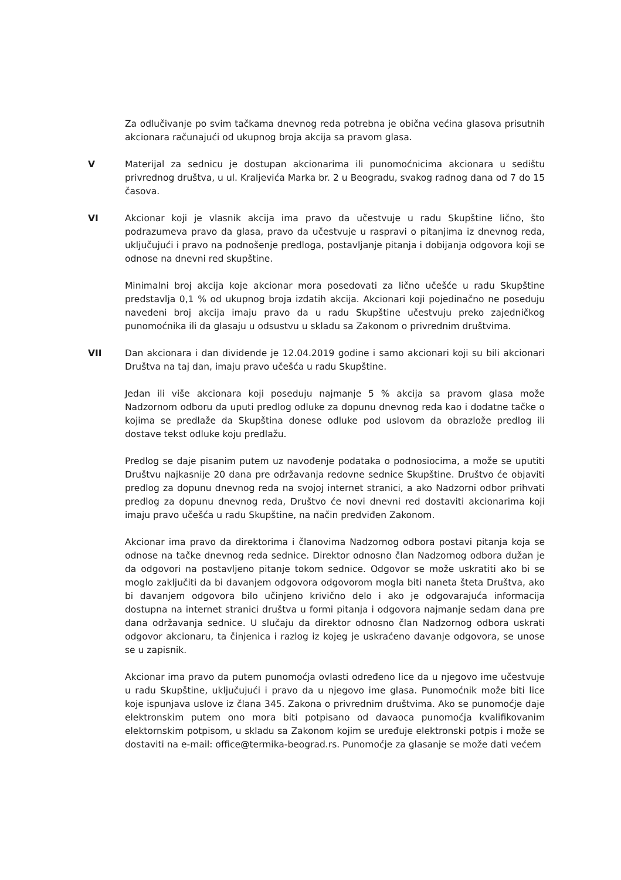Za odlučivanje po svim tačkama dnevnog reda potrebna je obična većina glasova prisutnih akcionara računajući od ukupnog broja akcija sa pravom glasa.
V Materijal za sednicu je dostupan akcionarima ili punomoćnicima akcionara u sedištu privrednog društva, u ul. Kraljevića Marka br. 2 u Beogradu, svakog radnog dana od 7 do 15 časova.
VI Akcionar koji je vlasnik akcija ima pravo da učestvuje u radu Skupštine lično, što podrazumeva pravo da glasa, pravo da učestvuje u raspravi o pitanjima iz dnevnog reda, uključujući i pravo na podnošenje predloga, postavljanje pitanja i dobijanja odgovora koji se odnose na dnevni red skupštine.
Minimalni broj akcija koje akcionar mora posedovati za lično učešće u radu Skupštine predstavlja 0,1 % od ukupnog broja izdatih akcija. Akcionari koji pojedinačno ne poseduju navedeni broj akcija imaju pravo da u radu Skupštine učestvuju preko zajedničkog punomoćnika ili da glasaju u odsustvu u skladu sa Zakonom o privrednim društvima.
VII Dan akcionara i dan dividende je 12.04.2019 godine i samo akcionari koji su bili akcionari Društva na taj dan, imaju pravo učešća u radu Skupštine.
Jedan ili više akcionara koji poseduju najmanje 5 % akcija sa pravom glasa može Nadzornom odboru da uputi predlog odluke za dopunu dnevnog reda kao i dodatne tačke o kojima se predlaže da Skupština donese odluke pod uslovom da obrazlože predlog ili dostave tekst odluke koju predlažu.
Predlog se daje pisanim putem uz navođenje podataka o podnosiocima, a može se uputiti Društvu najkasnije 20 dana pre održavanja redovne sednice Skupštine. Društvo će objaviti predlog za dopunu dnevnog reda na svojoj internet stranici, a ako Nadzorni odbor prihvati predlog za dopunu dnevnog reda, Društvo će novi dnevni red dostaviti akcionarima koji imaju pravo učešća u radu Skupštine, na način predviđen Zakonom.
Akcionar ima pravo da direktorima i članovima Nadzornog odbora postavi pitanja koja se odnose na tačke dnevnog reda sednice. Direktor odnosno član Nadzornog odbora dužan je da odgovori na postavljeno pitanje tokom sednice. Odgovor se može uskratiti ako bi se moglo zaključiti da bi davanjem odgovora odgovorom mogla biti naneta šteta Društva, ako bi davanjem odgovora bilo učinjeno krivično delo i ako je odgovarajuća informacija dostupna na internet stranici društva u formi pitanja i odgovora najmanje sedam dana pre dana održavanja sednice. U slučaju da direktor odnosno član Nadzornog odbora uskrati odgovor akcionaru, ta činjenica i razlog iz kojeg je uskraćeno davanje odgovora, se unose se u zapisnik.
Akcionar ima pravo da putem punomoćja ovlasti određeno lice da u njegovo ime učestvuje u radu Skupštine, uključujući i pravo da u njegovo ime glasa. Punomoćnik može biti lice koje ispunjava uslove iz člana 345. Zakona o privrednim društvima. Ako se punomoćje daje elektronskim putem ono mora biti potpisano od davaoca punomoćja kvalifikovanim elektornskim potpisom, u skladu sa Zakonom kojim se uređuje elektronski potpis i može se dostaviti na e-mail: office@termika-beograd.rs. Punomoćje za glasanje se može dati većem